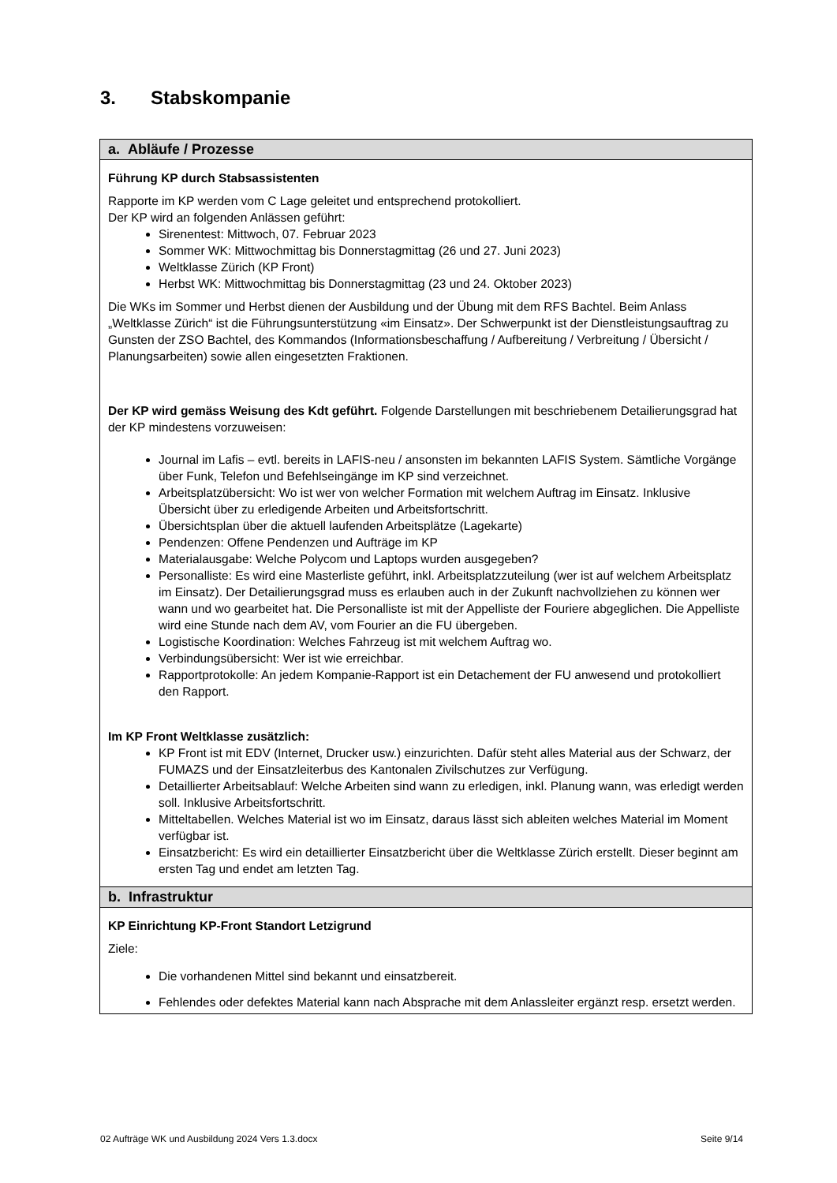3. Stabskompanie
| a. Abläufe / Prozesse |
| --- |
| Führung KP durch Stabsassistenten Rapporte im KP werden vom C Lage geleitet und entsprechend protokolliert. Der KP wird an folgenden Anlässen geführt: Sirenentest: Mittwoch, 07. Februar 2023 Sommer WK: Mittwochmittag bis Donnerstagmittag (26 und 27. Juni 2023) Weltklasse Zürich (KP Front) Herbst WK: Mittwochmittag bis Donnerstagmittag (23 und 24. Oktober 2023) Die WKs im Sommer und Herbst dienen der Ausbildung und der Übung mit dem RFS Bachtel. Beim Anlass „Weltklasse Zürich“ ist die Führungsunterstützung «im Einsatz». Der Schwerpunkt ist der Dienstleistungsauftrag zu Gunsten der ZSO Bachtel, des Kommandos (Informationsbeschaffung / Aufbereitung / Verbreitung / Übersicht / Planungsarbeiten) sowie allen eingesetzten Fraktionen. Der KP wird gemäss Weisung des Kdt geführt. Folgende Darstellungen mit beschriebenem Detailierungsgrad hat der KP mindestens vorzuweisen: Journal im Lafis – evtl. bereits in LAFIS-neu / ansonsten im bekannten LAFIS System. Sämtliche Vorgänge über Funk, Telefon und Befehlseingänge im KP sind verzeichnet. Arbeitsplatzübersicht: Wo ist wer von welcher Formation mit welchem Auftrag im Einsatz. Inklusive Übersicht über zu erledigende Arbeiten und Arbeitsfortschritt. Übersichtsplan über die aktuell laufenden Arbeitsplätze (Lagekarte) Pendenzen: Offene Pendenzen und Aufträge im KP Materialausgabe: Welche Polycom und Laptops wurden ausgegeben? Personalliste: Es wird eine Masterliste geführt, inkl. Arbeitsplatzzuteilung (wer ist auf welchem Arbeitsplatz im Einsatz). Der Detailierungsgrad muss es erlauben auch in der Zukunft nachvollziehen zu können wer wann und wo gearbeitet hat. Die Personalliste ist mit der Appelliste der Fouriere abgeglichen. Die Appelliste wird eine Stunde nach dem AV, vom Fourier an die FU übergeben. Logistische Koordination: Welches Fahrzeug ist mit welchem Auftrag wo. Verbindungsübersicht: Wer ist wie erreichbar. Rapportprotokolle: An jedem Kompanie-Rapport ist ein Detachement der FU anwesend und protokolliert den Rapport. Im KP Front Weltklasse zusätzlich: KP Front ist mit EDV (Internet, Drucker usw.) einzurichten. Dafür steht alles Material aus der Schwarz, der FUMAZS und der Einsatzleiterbus des Kantonalen Zivilschutzes zur Verfügung. Detaillierter Arbeitsablauf: Welche Arbeiten sind wann zu erledigen, inkl. Planung wann, was erledigt werden soll. Inklusive Arbeitsfortschritt. Mitteltabellen. Welches Material ist wo im Einsatz, daraus lässt sich ableiten welches Material im Moment verfügbar ist. Einsatzbericht: Es wird ein detaillierter Einsatzbericht über die Weltklasse Zürich erstellt. Dieser beginnt am ersten Tag und endet am letzten Tag. |
| b. Infrastruktur |
| KP Einrichtung KP-Front Standort Letzigrund Ziele: Die vorhandenen Mittel sind bekannt und einsatzbereit. Fehlendes oder defektes Material kann nach Absprache mit dem Anlassleiter ergänzt resp. ersetzt werden. |
02 Aufträge WK und Ausbildung 2024 Vers 1.3.docx Seite 9/14